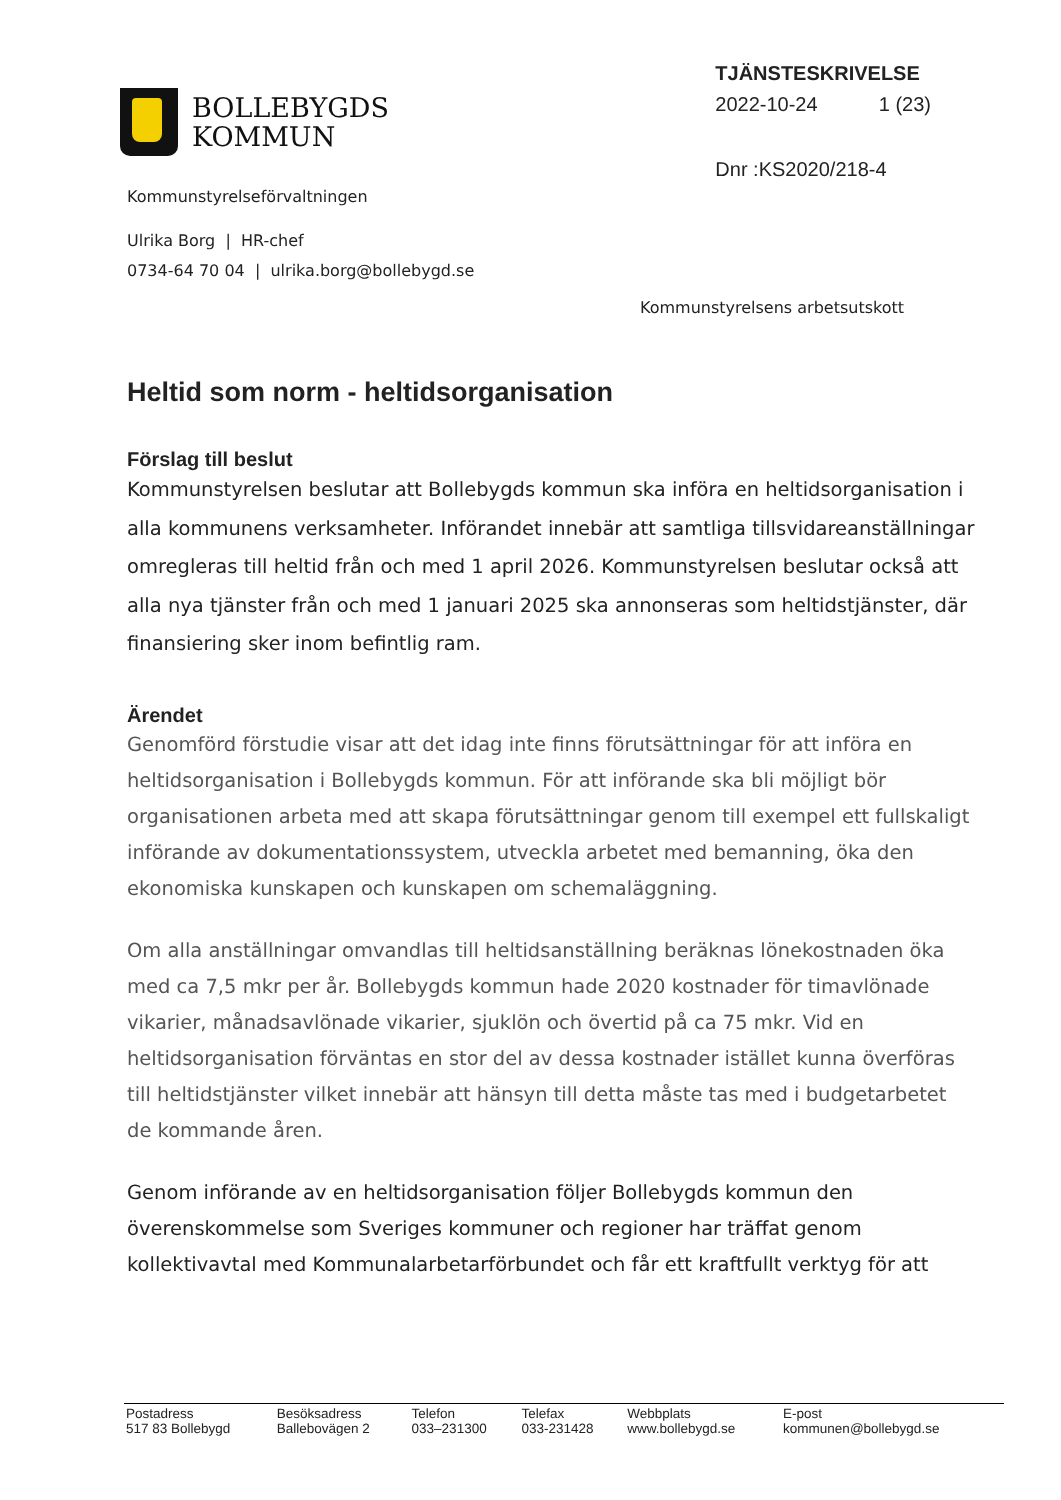BOLLEBYGDS
KOMMUN
TJÄNSTESKRIVELSE
2022-10-24 1 (23)
Dnr :KS2020/218-4
Kommunstyrelseförvaltningen
Ulrika Borg | HR-chef
0734-64 70 04 | ulrika.borg@bollebygd.se
Kommunstyrelsens arbetsutskott
Heltid som norm - heltidsorganisation
Förslag till beslut
Kommunstyrelsen beslutar att Bollebygds kommun ska införa en heltidsorganisation i alla kommunens verksamheter. Införandet innebär att samtliga tillsvidareanställningar omregleras till heltid från och med 1 april 2026. Kommunstyrelsen beslutar också att alla nya tjänster från och med 1 januari 2025 ska annonseras som heltidstjänster, där finansiering sker inom befintlig ram.
Ärendet
Genomförd förstudie visar att det idag inte finns förutsättningar för att införa en heltidsorganisation i Bollebygds kommun. För att införande ska bli möjligt bör organisationen arbeta med att skapa förutsättningar genom till exempel ett fullskaligt införande av dokumentationssystem, utveckla arbetet med bemanning, öka den ekonomiska kunskapen och kunskapen om schemaläggning.
Om alla anställningar omvandlas till heltidsanställning beräknas lönekostnaden öka med ca 7,5 mkr per år. Bollebygds kommun hade 2020 kostnader för timavlönade vikarier, månadsavlönade vikarier, sjuklön och övertid på ca 75 mkr. Vid en heltidsorganisation förväntas en stor del av dessa kostnader istället kunna överföras till heltidstjänster vilket innebär att hänsyn till detta måste tas med i budgetarbetet de kommande åren.
Genom införande av en heltidsorganisation följer Bollebygds kommun den överenskommelse som Sveriges kommuner och regioner har träffat genom kollektivavtal med Kommunalarbetarförbundet och får ett kraftfullt verktyg för att
| Postadress 517 83 Bollebygd | Besöksadress Ballebovägen 2 | Telefon 033–231300 | Telefax 033-231428 | Webbplats www.bollebygd.se | E-post kommunen@bollebygd.se |